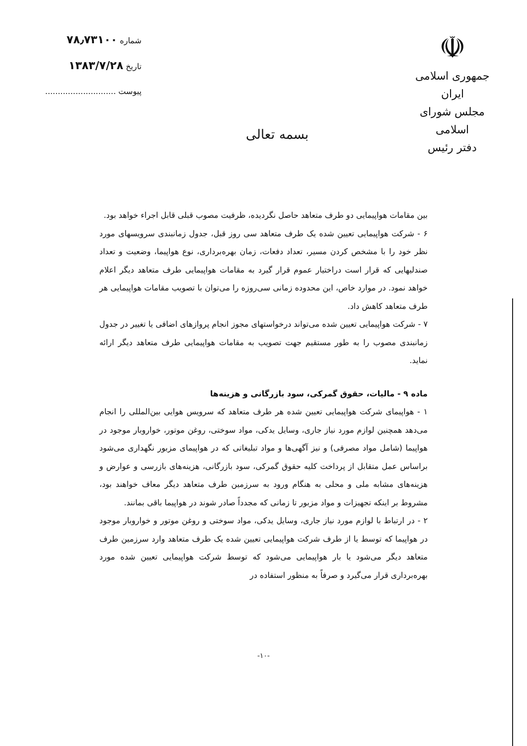شماره ۷۸٫۷۳۱۰۰
تاریخ ۱۳۸۳/۷/۲۸
پیوست ............................
بسمه تعالی
☫
جمهوری اسلامی ایران
مجلس شورای اسلامی
دفتر رئیس
بین مقامات هواپیمایی دو طرف متعاهد حاصل نگردیده، ظرفیت مصوب قبلی قابل اجراء خواهد بود.
۶ - شرکت هواپیمایی تعیین شده یک طرف متعاهد سی روز قبل، جدول زمانبندی سرویسهای مورد نظر خود را با مشخص کردن مسیر، تعداد دفعات، زمان بهره‌برداری، نوع هواپیما، وضعیت و تعداد صندلیهایی که قرار است دراختیار عموم قرار گیرد به مقامات هواپیمایی طرف متعاهد دیگر اعلام خواهد نمود. در موارد خاص، این محدوده زمانی سی‌روزه را می‌توان با تصویب مقامات هواپیمایی هر طرف متعاهد کاهش داد.
۷ - شرکت هواپیمایی تعیین شده می‌تواند درخواستهای مجوز انجام پروازهای اضافی یا تغییر در جدول زمانبندی مصوب را به طور مستقیم جهت تصویب به مقامات هواپیمایی طرف متعاهد دیگر ارائه نماید.
ماده ۹ - مالیات، حقوق گمرکی، سود بازرگانی و هزینه‌ها
۱ - هواپیمای شرکت هواپیمایی تعیین شده هر طرف متعاهد که سرویس هوایی بین‌المللی را انجام می‌دهد همچنین لوازم مورد نیاز جاری، وسایل یدکی، مواد سوختی، روغن موتور، خواروبار موجود در هواپیما (شامل مواد مصرفی) و نیز آگهی‌ها و مواد تبلیغاتی که در هواپیمای مزبور نگهداری می‌شود براساس عمل متقابل از پرداخت کلیه حقوق گمرکی، سود بازرگانی، هزینه‌های بازرسی و عوارض و هزینه‌های مشابه ملی و محلی به هنگام ورود به سرزمین طرف متعاهد دیگر معاف خواهند بود، مشروط بر اینکه تجهیزات و مواد مزبور تا زمانی که مجدداً صادر شوند در هواپیما باقی بمانند.
۲ - در ارتباط با لوازم مورد نیاز جاری، وسایل یدکی، مواد سوختی و روغن موتور و خواروبار موجود در هواپیما که توسط یا از طرف شرکت هواپیمایی تعیین شده یک طرف متعاهد وارد سرزمین طرف متعاهد دیگر می‌شود یا بار هواپیمایی می‌شود که توسط شرکت هواپیمایی تعیین شده مورد بهره‌برداری قرار می‌گیرد و صرفاً به منظور استفاده در
-۱۰-